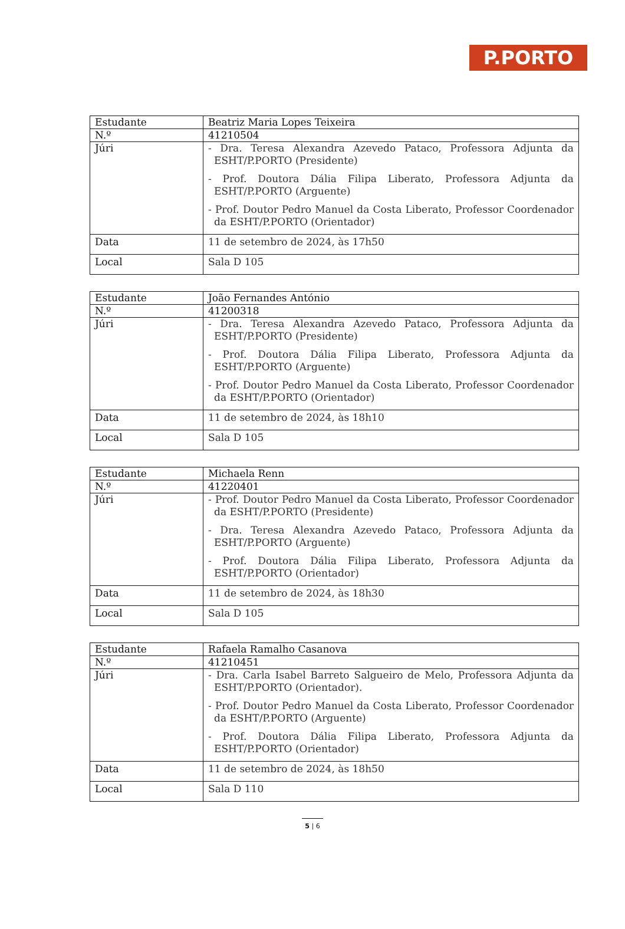P.PORTO
| Estudante | Beatriz Maria Lopes Teixeira |
| N.º | 41210504 |
| Júri | - Dra. Teresa Alexandra Azevedo Pataco, Professora Adjunta da ESHT/P.PORTO (Presidente) - Prof. Doutora Dália Filipa Liberato, Professora Adjunta da ESHT/P.PORTO (Arguente) - Prof. Doutor Pedro Manuel da Costa Liberato, Professor Coordenador da ESHT/P.PORTO (Orientador) |
| Data | 11 de setembro de 2024, às 17h50 |
| Local | Sala D 105 |
| Estudante | João Fernandes António |
| N.º | 41200318 |
| Júri | - Dra. Teresa Alexandra Azevedo Pataco, Professora Adjunta da ESHT/P.PORTO (Presidente) - Prof. Doutora Dália Filipa Liberato, Professora Adjunta da ESHT/P.PORTO (Arguente) - Prof. Doutor Pedro Manuel da Costa Liberato, Professor Coordenador da ESHT/P.PORTO (Orientador) |
| Data | 11 de setembro de 2024, às 18h10 |
| Local | Sala D 105 |
| Estudante | Michaela Renn |
| N.º | 41220401 |
| Júri | - Prof. Doutor Pedro Manuel da Costa Liberato, Professor Coordenador da ESHT/P.PORTO (Presidente) - Dra. Teresa Alexandra Azevedo Pataco, Professora Adjunta da ESHT/P.PORTO (Arguente) - Prof. Doutora Dália Filipa Liberato, Professora Adjunta da ESHT/P.PORTO (Orientador) |
| Data | 11 de setembro de 2024, às 18h30 |
| Local | Sala D 105 |
| Estudante | Rafaela Ramalho Casanova |
| N.º | 41210451 |
| Júri | - Dra. Carla Isabel Barreto Salgueiro de Melo, Professora Adjunta da ESHT/P.PORTO (Orientador). - Prof. Doutor Pedro Manuel da Costa Liberato, Professor Coordenador da ESHT/P.PORTO (Arguente) - Prof. Doutora Dália Filipa Liberato, Professora Adjunta da ESHT/P.PORTO (Orientador) |
| Data | 11 de setembro de 2024, às 18h50 |
| Local | Sala D 110 |
5 | 6